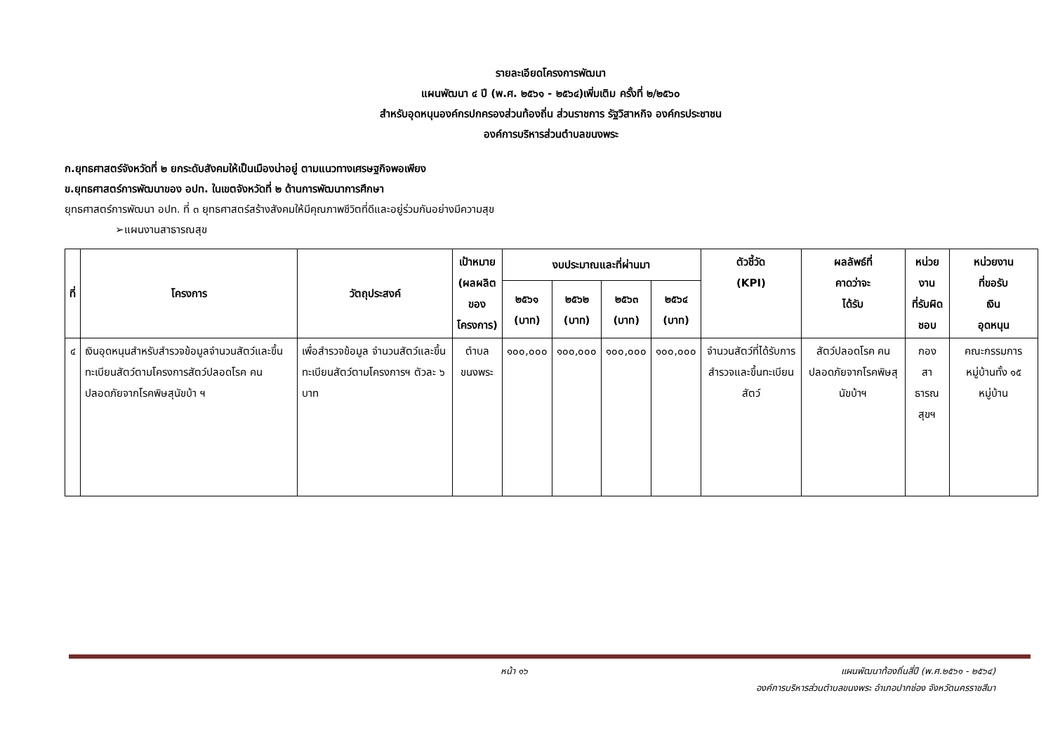รายละเอียดโครงการพัฒนา
แผนพัฒนา ๔ ปี (พ.ศ. ๒๕๖๑ - ๒๕๖๔)เพิ่มเติม ครั้งที่ ๒/๒๕๖๐
สำหรับอุดหนุนองค์กรปกครองส่วนท้องถิ่น ส่วนราชการ รัฐวิสาหกิจ องค์กรประชาชน
องค์การบริหารส่วนตำบลขนงพระ
ก.ยุทธศาสตร์จังหวัดที่ ๒ ยกระดับสังคมให้เป็นเมืองน่าอยู่ ตามแนวทางเศรษฐกิจพอเพียง
ข.ยุทธศาสตร์การพัฒนาของ อปท. ในเขตจังหวัดที่ ๒ ด้านการพัฒนาการศึกษา
ยุทธศาสตร์การพัฒนา อปท. ที่ ๓ ยุทธศาสตร์สร้างสังคมให้มีคุณภาพชีวิตที่ดีและอยู่ร่วมกันอย่างมีความสุข
➢แผนงานสาธารณสุข
| ที่ | โครงการ | วัตถุประสงค์ | เป้าหมาย (ผลผลิต ของ โครงการ) | งบประมาณและที่ผ่านมา | | | | ตัวชี้วัด (KPI) | ผลลัพธ์ที่ คาดว่าจะ ได้รับ | หน่วยงาน ที่รับผิด ชอบ | หน่วยงาน ที่ขอรับ เงิน อุดหนุน |
| --- | --- | --- | --- | --- | --- | --- | --- | --- | --- | --- | --- |
| | | | | ๒๕๖๑ (บาท) | ๒๕๖๒ (บาท) | ๒๕๖๓ (บาท) | ๒๕๖๔ (บาท) | | | | |
| ๔ | เงินอุดหนุนสำหรับสำรวจข้อมูลจำนวนสัตว์และขึ้นทะเบียนสัตว์ตามโครงการสัตว์ปลอดโรค คนปลอดภัยจากโรคพิษสุนัขบ้า ฯ | เพื่อสำรวจข้อมูล จำนวนสัตว์และขึ้นทะเบียนสัตว์ตามโครงการฯ ตัวละ ๖ บาท | ตำบล ขนงพระ | ๑๐๐,๐๐๐ | ๑๐๐,๐๐๐ | ๑๐๐,๐๐๐ | ๑๐๐,๐๐๐ | จำนวนสัตว์ที่ได้รับการสำรวจและขึ้นทะเบียนสัตว์ | สัตว์ปลอดโรค คนปลอดภัยจากโรคพิษสุนัขบ้าฯ | กอง สาธารณสุขฯ | คณะกรรมการ หมู่บ้านทั้ง ๑๕ หมู่บ้าน |
หน้า ๑๖ แผนพัฒนาท้องถิ่นสี่ปี (พ.ศ.๒๕๖๑ - ๒๕๖๔)
องค์การบริหารส่วนตำบลขนงพระ อำเภอปากช่อง จังหวัดนครราชสีมา